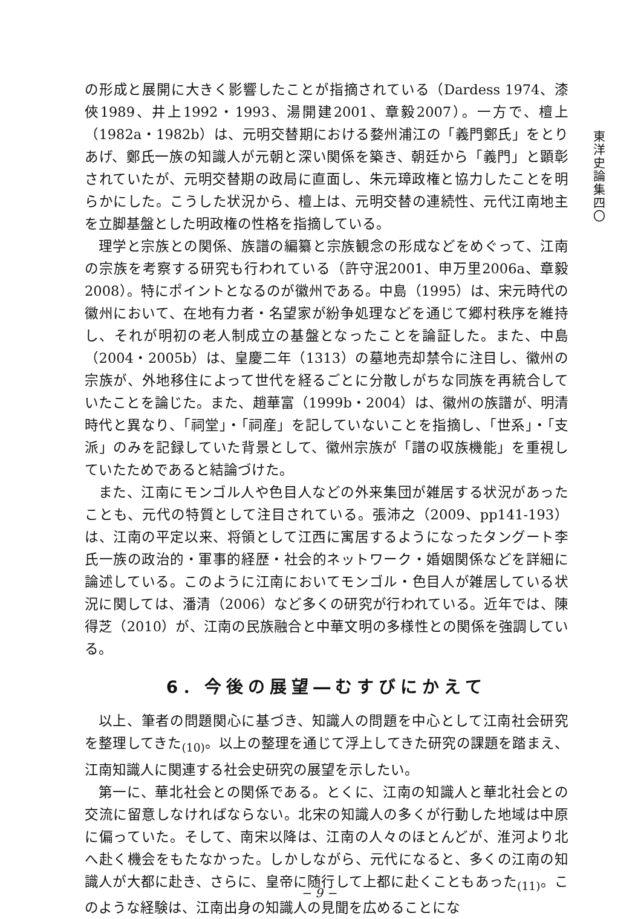東洋史論集四〇
の形成と展開に大きく影響したことが指摘されている（Dardess 1974、漆俠1989、井上1992・1993、湯開建2001、章毅2007）。一方で、檀上（1982a・1982b）は、元明交替期における婺州浦江の「義門鄭氏」をとりあげ、鄭氏一族の知識人が元朝と深い関係を築き、朝廷から「義門」と顕彰されていたが、元明交替期の政局に直面し、朱元璋政権と協力したことを明らかにした。こうした状況から、檀上は、元明交替の連続性、元代江南地主を立脚基盤とした明政権の性格を指摘している。
理学と宗族との関係、族譜の編纂と宗族観念の形成などをめぐって、江南の宗族を考察する研究も行われている（許守泯2001、申万里2006a、章毅2008）。特にポイントとなるのが徽州である。中島（1995）は、宋元時代の徽州において、在地有力者・名望家が紛争処理などを通じて郷村秩序を維持し、それが明初の老人制成立の基盤となったことを論証した。また、中島（2004・2005b）は、皇慶二年（1313）の墓地売却禁令に注目し、徽州の宗族が、外地移住によって世代を経るごとに分散しがちな同族を再統合していたことを論じた。また、趙華富（1999b・2004）は、徽州の族譜が、明清時代と異なり、「祠堂」・「祠産」を記していないことを指摘し、「世系」・「支派」のみを記録していた背景として、徽州宗族が「譜の収族機能」を重視していたためであると結論づけた。
また、江南にモンゴル人や色目人などの外来集団が雑居する状況があったことも、元代の特質として注目されている。張沛之（2009、pp141-193）は、江南の平定以来、将領として江西に寓居するようになったタングート李氏一族の政治的・軍事的経歴・社会的ネットワーク・婚姻関係などを詳細に論述している。このように江南においてモンゴル・色目人が雑居している状況に関しては、潘清（2006）など多くの研究が行われている。近年では、陳得芝（2010）が、江南の民族融合と中華文明の多様性との関係を強調している。
6．今後の展望―むすびにかえて
以上、筆者の問題関心に基づき、知識人の問題を中心として江南社会研究を整理してきた<sub>(10)</sub>。以上の整理を通じて浮上してきた研究の課題を踏まえ、江南知識人に関連する社会史研究の展望を示したい。
第一に、華北社会との関係である。とくに、江南の知識人と華北社会との交流に留意しなければならない。北宋の知識人の多くが行動した地域は中原に偏っていた。そして、南宋以降は、江南の人々のほとんどが、淮河より北へ赴く機会をもたなかった。しかしながら、元代になると、多くの江南の知識人が大都に赴き、さらに、皇帝に随行して上都に赴くこともあった<sub>(11)</sub>。このような経験は、江南出身の知識人の見聞を広めることにな
− 9 −